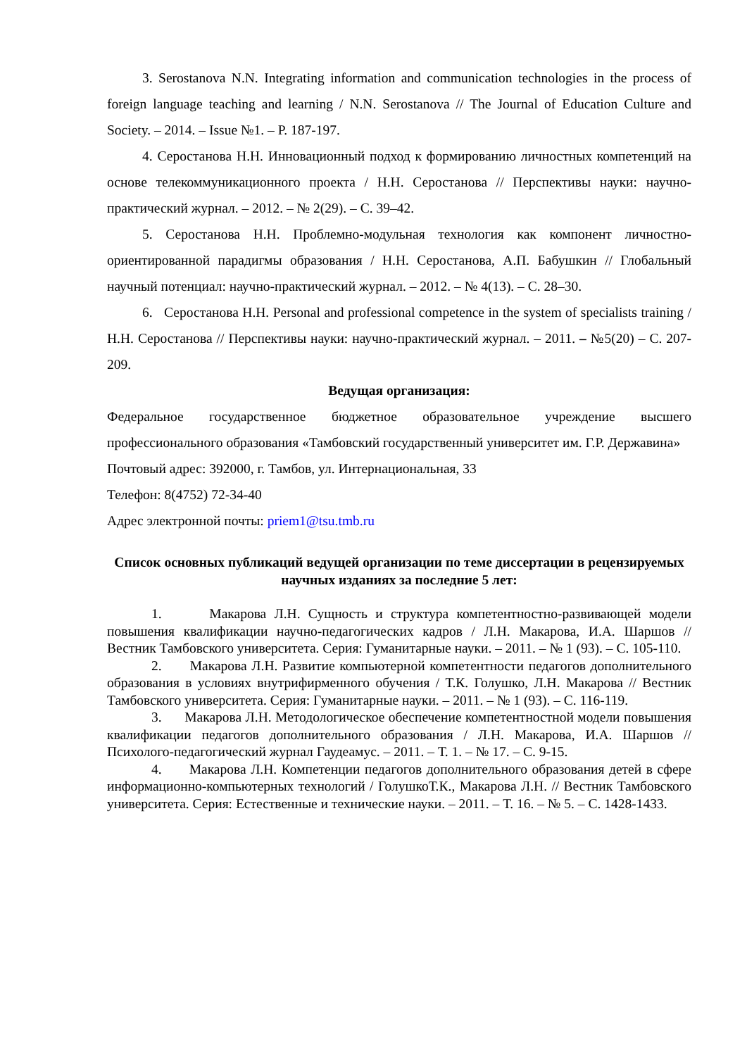3. Serostanova N.N. Integrating information and communication technologies in the process of foreign language teaching and learning / N.N. Serostanova // The Journal of Education Culture and Society. – 2014. – Issue №1. – P. 187-197.
4. Серостанова Н.Н. Инновационный подход к формированию личностных компетенций на основе телекоммуникационного проекта / Н.Н. Серостанова // Перспективы науки: научно-практический журнал. – 2012. – № 2(29). – С. 39–42.
5. Серостанова Н.Н. Проблемно-модульная технология как компонент личностно-ориентированной парадигмы образования / Н.Н. Серостанова, А.П. Бабушкин // Глобальный научный потенциал: научно-практический журнал. – 2012. – № 4(13). – С. 28–30.
6. Серостанова Н.Н. Personal and professional competence in the system of specialists training / Н.Н. Серостанова // Перспективы науки: научно-практический журнал. – 2011. – №5(20) – С. 207-209.
Ведущая организация:
Федеральное государственное бюджетное образовательное учреждение высшего профессионального образования «Тамбовский государственный университет им. Г.Р. Державина»
Почтовый адрес: 392000, г. Тамбов, ул. Интернациональная, 33
Телефон: 8(4752) 72-34-40
Адрес электронной почты: priem1@tsu.tmb.ru
Список основных публикаций ведущей организации по теме диссертации в рецензируемых научных изданиях за последние 5 лет:
1. Макарова Л.Н. Сущность и структура компетентностно-развивающей модели повышения квалификации научно-педагогических кадров / Л.Н. Макарова, И.А. Шаршов // Вестник Тамбовского университета. Серия: Гуманитарные науки. – 2011. – № 1 (93). – С. 105-110.
2. Макарова Л.Н. Развитие компьютерной компетентности педагогов дополнительного образования в условиях внутрифирменного обучения / Т.К. Голушко, Л.Н. Макарова // Вестник Тамбовского университета. Серия: Гуманитарные науки. – 2011. – № 1 (93). – С. 116-119.
3. Макарова Л.Н. Методологическое обеспечение компетентностной модели повышения квалификации педагогов дополнительного образования / Л.Н. Макарова, И.А. Шаршов // Психолого-педагогический журнал Гаудеамус. – 2011. – Т. 1. – № 17. – С. 9-15.
4. Макарова Л.Н. Компетенции педагогов дополнительного образования детей в сфере информационно-компьютерных технологий / ГолушкоТ.К., Макарова Л.Н. // Вестник Тамбовского университета. Серия: Естественные и технические науки. – 2011. – Т. 16. – № 5. – С. 1428-1433.